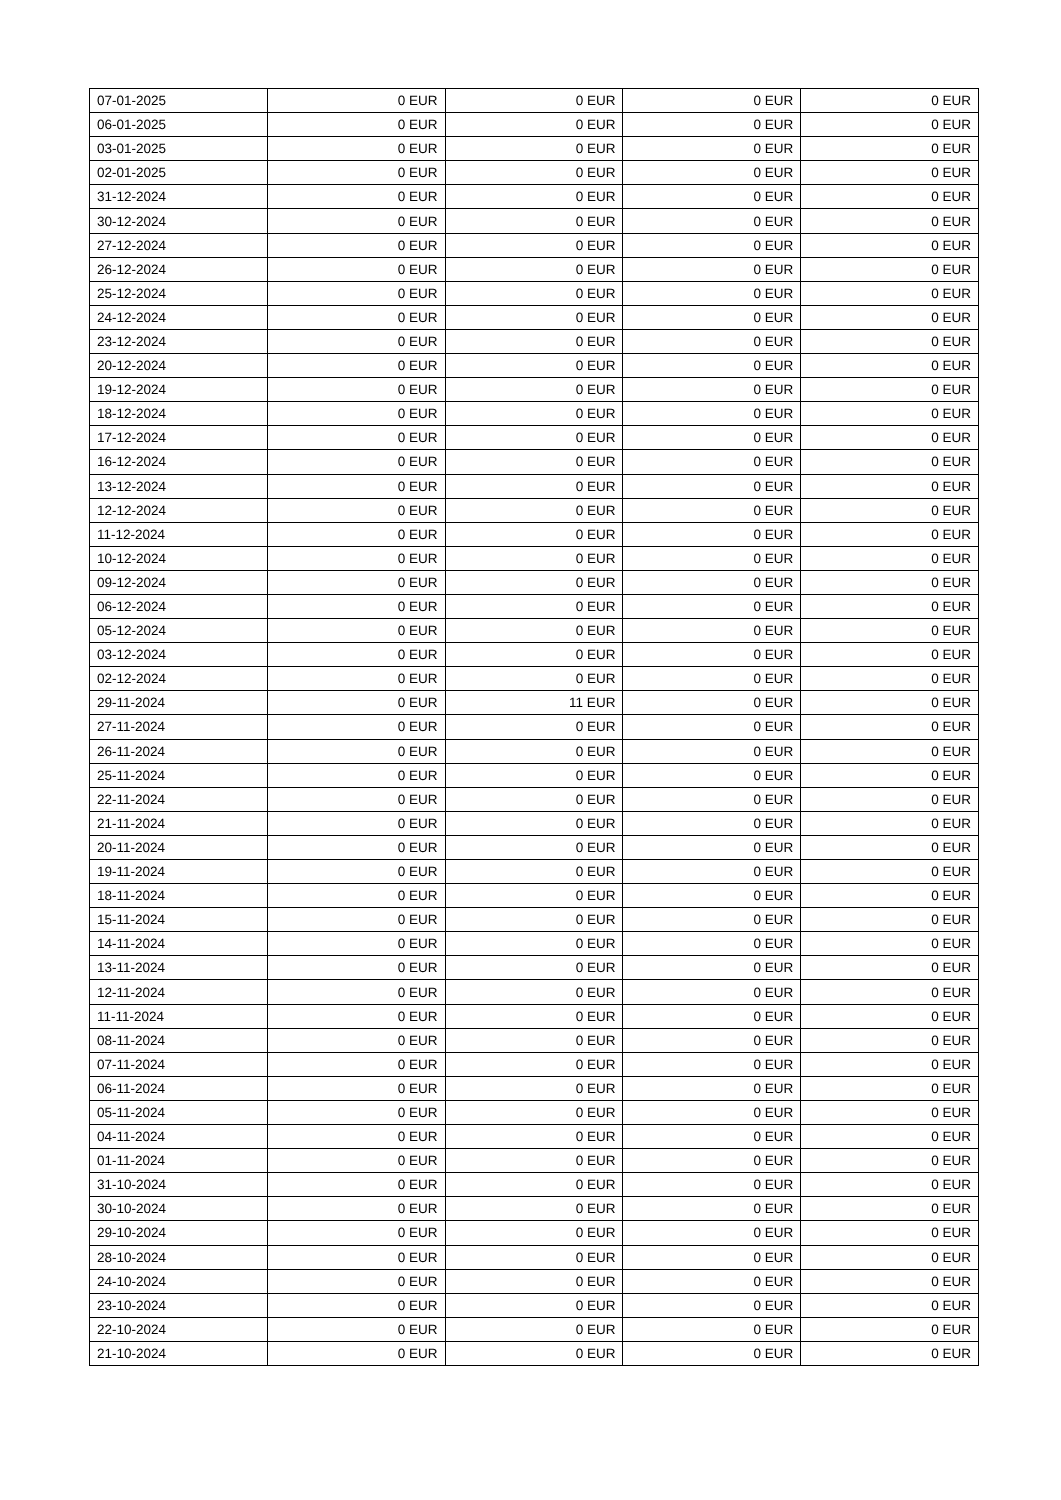| 07-01-2025 | 0 EUR | 0 EUR | 0 EUR | 0 EUR |
| 06-01-2025 | 0 EUR | 0 EUR | 0 EUR | 0 EUR |
| 03-01-2025 | 0 EUR | 0 EUR | 0 EUR | 0 EUR |
| 02-01-2025 | 0 EUR | 0 EUR | 0 EUR | 0 EUR |
| 31-12-2024 | 0 EUR | 0 EUR | 0 EUR | 0 EUR |
| 30-12-2024 | 0 EUR | 0 EUR | 0 EUR | 0 EUR |
| 27-12-2024 | 0 EUR | 0 EUR | 0 EUR | 0 EUR |
| 26-12-2024 | 0 EUR | 0 EUR | 0 EUR | 0 EUR |
| 25-12-2024 | 0 EUR | 0 EUR | 0 EUR | 0 EUR |
| 24-12-2024 | 0 EUR | 0 EUR | 0 EUR | 0 EUR |
| 23-12-2024 | 0 EUR | 0 EUR | 0 EUR | 0 EUR |
| 20-12-2024 | 0 EUR | 0 EUR | 0 EUR | 0 EUR |
| 19-12-2024 | 0 EUR | 0 EUR | 0 EUR | 0 EUR |
| 18-12-2024 | 0 EUR | 0 EUR | 0 EUR | 0 EUR |
| 17-12-2024 | 0 EUR | 0 EUR | 0 EUR | 0 EUR |
| 16-12-2024 | 0 EUR | 0 EUR | 0 EUR | 0 EUR |
| 13-12-2024 | 0 EUR | 0 EUR | 0 EUR | 0 EUR |
| 12-12-2024 | 0 EUR | 0 EUR | 0 EUR | 0 EUR |
| 11-12-2024 | 0 EUR | 0 EUR | 0 EUR | 0 EUR |
| 10-12-2024 | 0 EUR | 0 EUR | 0 EUR | 0 EUR |
| 09-12-2024 | 0 EUR | 0 EUR | 0 EUR | 0 EUR |
| 06-12-2024 | 0 EUR | 0 EUR | 0 EUR | 0 EUR |
| 05-12-2024 | 0 EUR | 0 EUR | 0 EUR | 0 EUR |
| 03-12-2024 | 0 EUR | 0 EUR | 0 EUR | 0 EUR |
| 02-12-2024 | 0 EUR | 0 EUR | 0 EUR | 0 EUR |
| 29-11-2024 | 0 EUR | 11 EUR | 0 EUR | 0 EUR |
| 27-11-2024 | 0 EUR | 0 EUR | 0 EUR | 0 EUR |
| 26-11-2024 | 0 EUR | 0 EUR | 0 EUR | 0 EUR |
| 25-11-2024 | 0 EUR | 0 EUR | 0 EUR | 0 EUR |
| 22-11-2024 | 0 EUR | 0 EUR | 0 EUR | 0 EUR |
| 21-11-2024 | 0 EUR | 0 EUR | 0 EUR | 0 EUR |
| 20-11-2024 | 0 EUR | 0 EUR | 0 EUR | 0 EUR |
| 19-11-2024 | 0 EUR | 0 EUR | 0 EUR | 0 EUR |
| 18-11-2024 | 0 EUR | 0 EUR | 0 EUR | 0 EUR |
| 15-11-2024 | 0 EUR | 0 EUR | 0 EUR | 0 EUR |
| 14-11-2024 | 0 EUR | 0 EUR | 0 EUR | 0 EUR |
| 13-11-2024 | 0 EUR | 0 EUR | 0 EUR | 0 EUR |
| 12-11-2024 | 0 EUR | 0 EUR | 0 EUR | 0 EUR |
| 11-11-2024 | 0 EUR | 0 EUR | 0 EUR | 0 EUR |
| 08-11-2024 | 0 EUR | 0 EUR | 0 EUR | 0 EUR |
| 07-11-2024 | 0 EUR | 0 EUR | 0 EUR | 0 EUR |
| 06-11-2024 | 0 EUR | 0 EUR | 0 EUR | 0 EUR |
| 05-11-2024 | 0 EUR | 0 EUR | 0 EUR | 0 EUR |
| 04-11-2024 | 0 EUR | 0 EUR | 0 EUR | 0 EUR |
| 01-11-2024 | 0 EUR | 0 EUR | 0 EUR | 0 EUR |
| 31-10-2024 | 0 EUR | 0 EUR | 0 EUR | 0 EUR |
| 30-10-2024 | 0 EUR | 0 EUR | 0 EUR | 0 EUR |
| 29-10-2024 | 0 EUR | 0 EUR | 0 EUR | 0 EUR |
| 28-10-2024 | 0 EUR | 0 EUR | 0 EUR | 0 EUR |
| 24-10-2024 | 0 EUR | 0 EUR | 0 EUR | 0 EUR |
| 23-10-2024 | 0 EUR | 0 EUR | 0 EUR | 0 EUR |
| 22-10-2024 | 0 EUR | 0 EUR | 0 EUR | 0 EUR |
| 21-10-2024 | 0 EUR | 0 EUR | 0 EUR | 0 EUR |